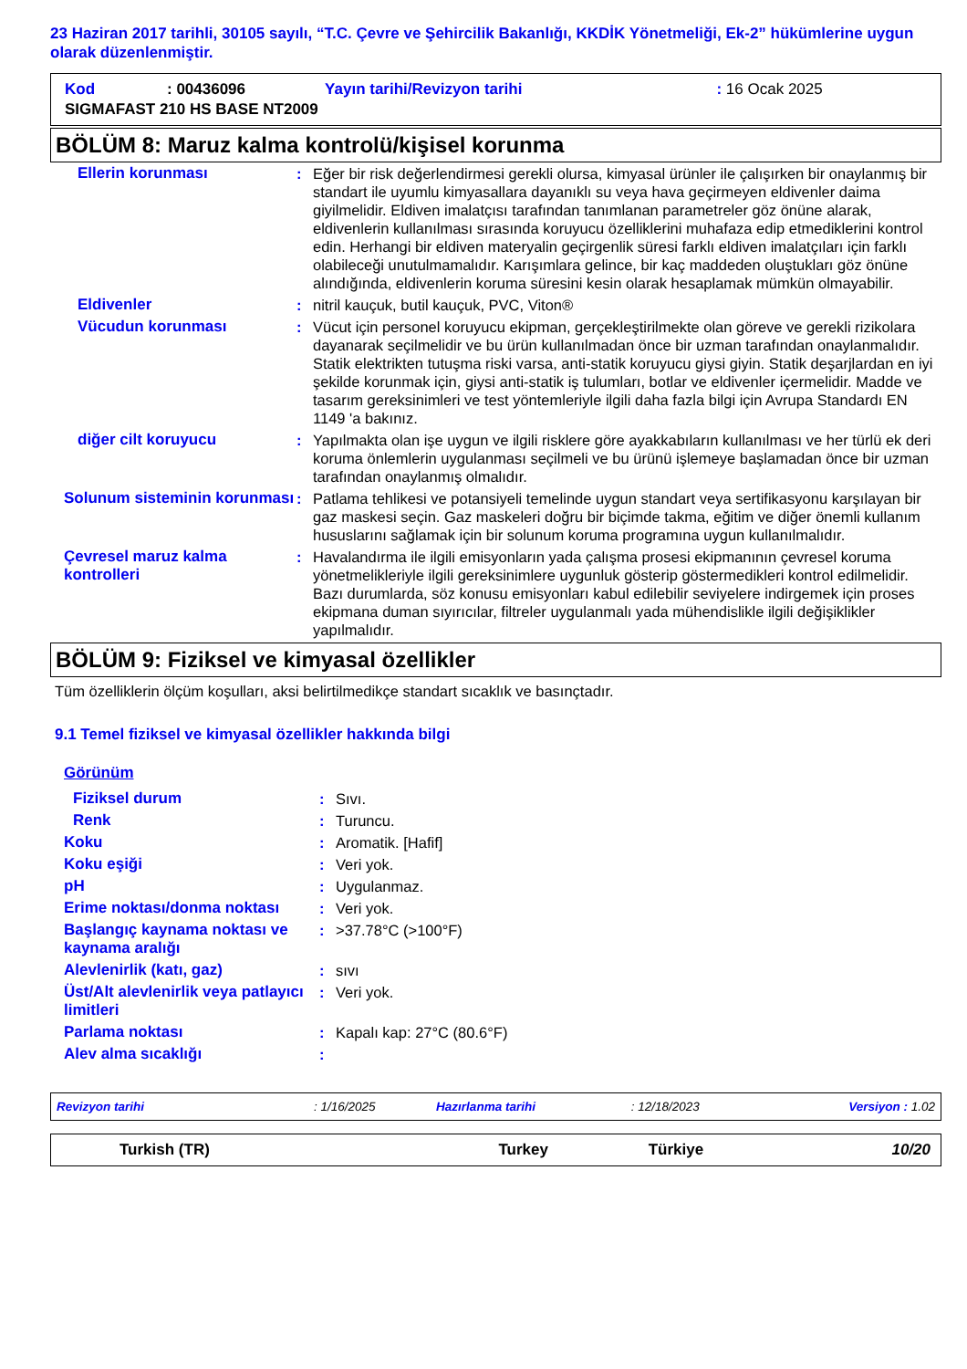23 Haziran 2017 tarihli, 30105 sayılı, “T.C. Çevre ve Şehircilik Bakanlığı, KKDİK Yönetmeliği, Ek-2” hükümlerine uygun olarak düzenlenmiştir.
| Kod | : 00436096 | Yayın tarihi/Revizyon tarihi | : 16 Ocak 2025 |
| SIGMAFAST 210 HS BASE NT2009 | | | |
BÖLÜM 8: Maruz kalma kontrolü/kişisel korunma
| Ellerin korunması | : | Eğer bir risk değerlendirmesi gerekli olursa, kimyasal ürünler ile çalışırken bir onaylanmış bir standart ile uyumlu kimyasallara dayanıklı su veya hava geçirmeyen eldivenler daima giyilmelidir. Eldiven imalatçısı tarafından tanımlanan parametreler göz önüne alarak, eldivenlerin kullanılması sırasında koruyucu özelliklerini muhafaza edip etmediklerini kontrol edin. Herhangi bir eldiven materyalin geçirgenlik süresi farklı eldiven imalatçıları için farklı olabileceği unutulmamalıdır. Karışımlara gelince, bir kaç maddeden oluştukları göz önüne alındığında, eldivenlerin koruma süresini kesin olarak hesaplamak mümkün olmayabilir. |
| Eldivenler | : | nitril kauçuk, butil kauçuk, PVC, Viton® |
| Vücudun korunması | : | Vücut için personel koruyucu ekipman, gerçekleştirilmekte olan göreve ve gerekli rizikolara dayanarak seçilmelidir ve bu ürün kullanılmadan önce bir uzman tarafından onaylanmalıdır. Statik elektrikten tutuşma riski varsa, anti-statik koruyucu giysi giyin. Statik deşarjlardan en iyi şekilde korunmak için, giysi anti-statik iş tulumları, botlar ve eldivenler içermelidir. Madde ve tasarım gereksinimleri ve test yöntemleriyle ilgili daha fazla bilgi için Avrupa Standardı EN 1149 'a bakınız. |
| diğer cilt koruyucu | : | Yapılmakta olan işe uygun ve ilgili risklere göre ayakkabıların kullanılması ve her türlü ek deri koruma önlemlerin uygulanması seçilmeli ve bu ürünü işlemeye başlamadan önce bir uzman tarafından onaylanmış olmalıdır. |
| Solunum sisteminin korunması | : | Patlama tehlikesi ve potansiyeli temelinde uygun standart veya sertifikasyonu karşılayan bir gaz maskesi seçin. Gaz maskeleri doğru bir biçimde takma, eğitim ve diğer önemli kullanım hususlarını sağlamak için bir solunum koruma programına uygun kullanılmalıdır. |
| Çevresel maruz kalma kontrolleri | : | Havalandırma ile ilgili emisyonların yada çalışma prosesi ekipmanının çevresel koruma yönetmelikleriyle ilgili gereksinimlere uygunluk gösterip göstermedikleri kontrol edilmelidir. Bazı durumlarda, söz konusu emisyonları kabul edilebilir seviyelere indirgemek için proses ekipmana duman sıyırıcılar, filtreler uygulanmalı yada mühendislikle ilgili değişiklikler yapılmalıdır. |
BÖLÜM 9: Fiziksel ve kimyasal özellikler
Tüm özelliklerin ölçüm koşulları, aksi belirtilmedikçe standart sıcaklık ve basınçtadır.
9.1 Temel fiziksel ve kimyasal özellikler hakkında bilgi
| Görünüm | | |
| Fiziksel durum | : | Sıvı. |
| Renk | : | Turuncu. |
| Koku | : | Aromatik. [Hafif] |
| Koku eşiği | : | Veri yok. |
| pH | : | Uygulanmaz. |
| Erime noktası/donma noktası | : | Veri yok. |
| Başlangıç kaynama noktası ve kaynama aralığı | : | >37.78°C (>100°F) |
| Alevlenirlik (katı, gaz) | : | sıvı |
| Üst/Alt alevlenirlik veya patlayıcı limitleri | : | Veri yok. |
| Parlama noktası | : | Kapalı kap: 27°C (80.6°F) |
| Alev alma sıcaklığı | : | |
| Revizyon tarihi | : 1/16/2025 | Hazırlanma tarihi | : 12/18/2023 | Versiyon : 1.02 |
| Turkish (TR) | Turkey | Türkiye | 10/20 |